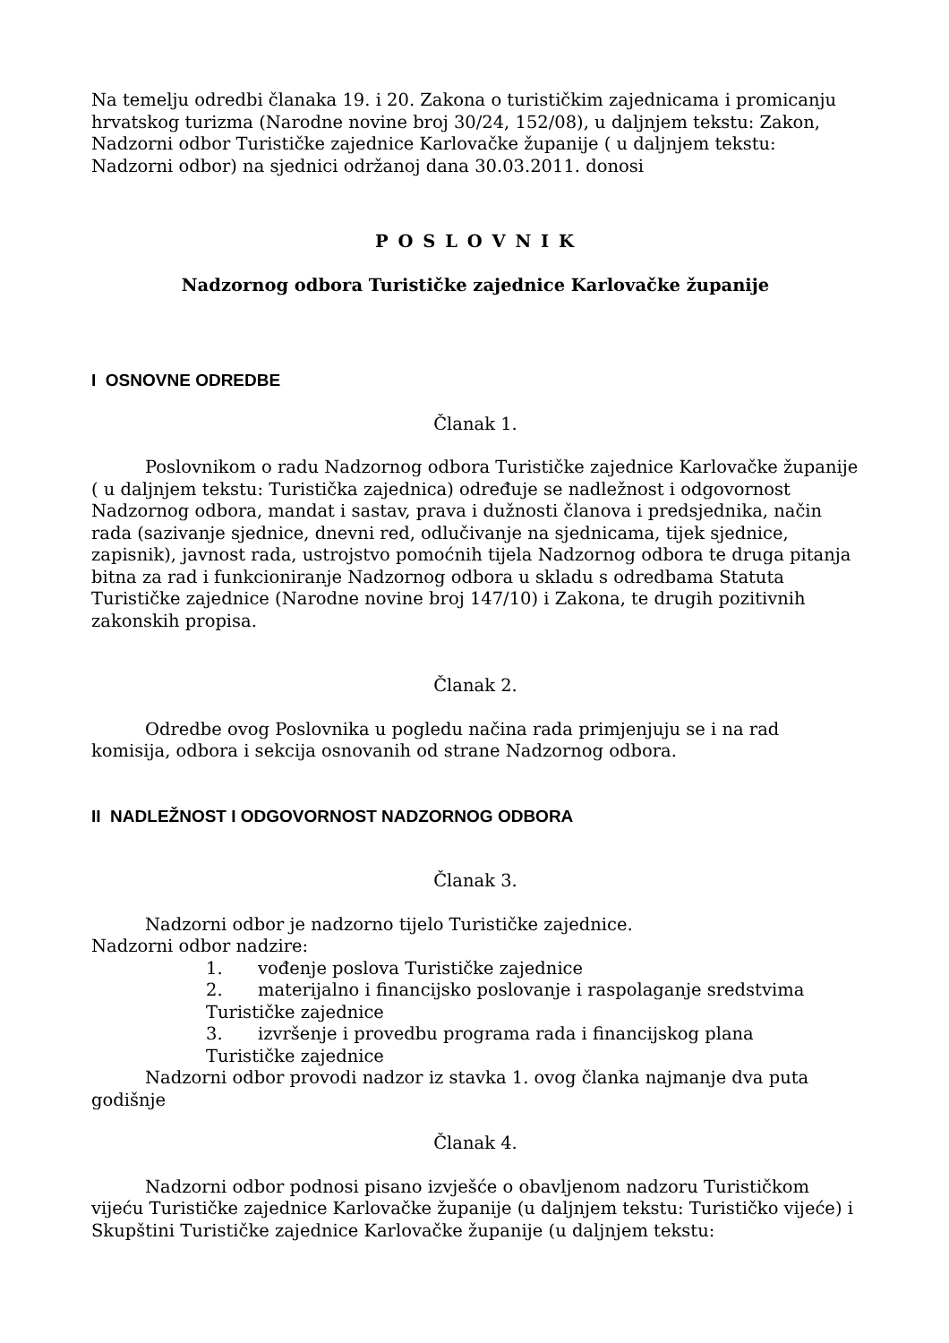Na temelju odredbi članaka 19. i 20. Zakona o turističkim zajednicama i promicanju hrvatskog turizma (Narodne novine broj 30/24, 152/08), u daljnjem tekstu: Zakon, Nadzorni odbor Turističke zajednice Karlovačke županije ( u daljnjem tekstu: Nadzorni odbor) na sjednici održanoj dana 30.03.2011. donosi
P O S L O V N I K
Nadzornog odbora Turističke zajednice Karlovačke županije
I OSNOVNE ODREDBE
Članak 1.
Poslovnikom o radu Nadzornog odbora Turističke zajednice Karlovačke županije ( u daljnjem tekstu: Turistička zajednica) određuje se nadležnost i odgovornost Nadzornog odbora, mandat i sastav, prava i dužnosti članova i predsjednika, način rada (sazivanje sjednice, dnevni red, odlučivanje na sjednicama, tijek sjednice, zapisnik), javnost rada, ustrojstvo pomoćnih tijela Nadzornog odbora te druga pitanja bitna za rad i funkcioniranje Nadzornog odbora u skladu s odredbama Statuta Turističke zajednice (Narodne novine broj 147/10) i Zakona, te drugih pozitivnih zakonskih propisa.
Članak 2.
Odredbe ovog Poslovnika u pogledu načina rada primjenjuju se i na rad komisija, odbora i sekcija osnovanih od strane Nadzornog odbora.
II NADLEŽNOST I ODGOVORNOST NADZORNOG ODBORA
Članak 3.
Nadzorni odbor je nadzorno tijelo Turističke zajednice.
Nadzorni odbor nadzire:
1. vođenje poslova Turističke zajednice
2. materijalno i financijsko poslovanje i raspolaganje sredstvima
Turističke zajednice
3. izvršenje i provedbu programa rada i financijskog plana
Turističke zajednice
Nadzorni odbor provodi nadzor iz stavka 1. ovog članka najmanje dva puta godišnje
Članak 4.
Nadzorni odbor podnosi pisano izvješće o obavljenom nadzoru Turističkom vijeću Turističke zajednice Karlovačke županije (u daljnjem tekstu: Turističko vijeće) i Skupštini Turističke zajednice Karlovačke županije (u daljnjem tekstu: